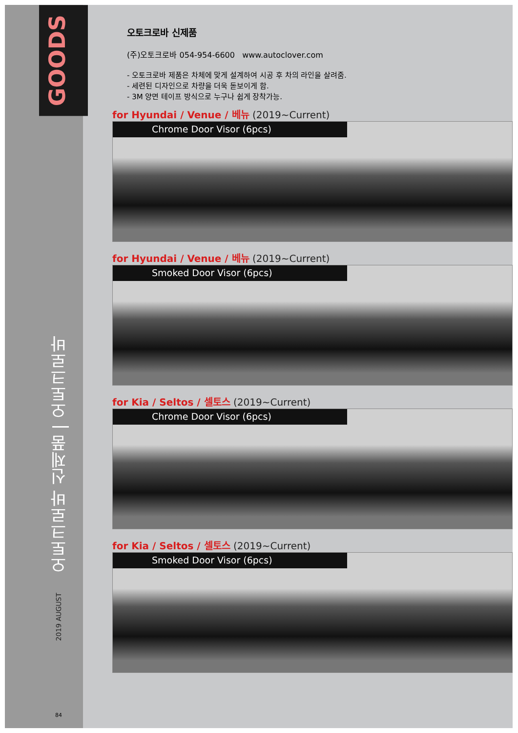GOODS
오토크로바 신제품 | 오토크로바
2019 AUGUST
84
오토크로바 신제품
(주)오토크로바 054-954-6600 www.autoclover.com
- 오토크로바 제품은 차체에 맞게 설계하여 시공 후 차의 라인을 살려줌.
- 세련된 디자인으로 차량을 더욱 돋보이게 함.
- 3M 양면 테이프 방식으로 누구나 쉽게 장착가능.
for Hyundai / Venue / 베뉴 (2019~Current)
Chrome Door Visor (6pcs)
for Hyundai / Venue / 베뉴 (2019~Current)
Smoked Door Visor (6pcs)
for Kia / Seltos / 셀토스 (2019~Current)
Chrome Door Visor (6pcs)
for Kia / Seltos / 셀토스 (2019~Current)
Smoked Door Visor (6pcs)